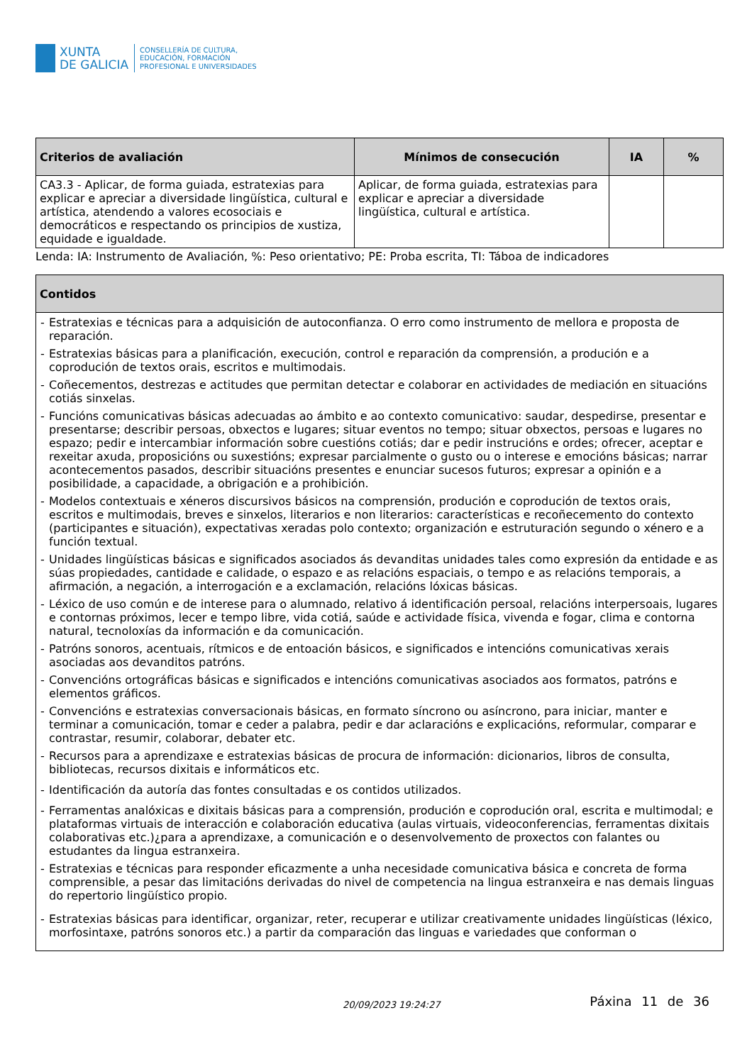XUNTA
DE GALICIA
CONSELLERÍA DE CULTURA,
EDUCACIÓN, FORMACIÓN
PROFESIONAL E UNIVERSIDADES
| Criterios de avaliación | Mínimos de consecución | IA | % |
| --- | --- | --- | --- |
| CA3.3 - Aplicar, de forma guiada, estratexias para explicar e apreciar a diversidade lingüística, cultural e artística, atendendo a valores ecosociais e democráticos e respectando os principios de xustiza, equidade e igualdade. | Aplicar, de forma guiada, estratexias para explicar e apreciar a diversidade lingüística, cultural e artística. | | |
Lenda: IA: Instrumento de Avaliación, %: Peso orientativo; PE: Proba escrita, TI: Táboa de indicadores
| Contidos |
| --- |
| - Estratexias e técnicas para a adquisición de autoconfianza. O erro como instrumento de mellora e proposta de reparación. - Estratexias básicas para a planificación, execución, control e reparación da comprensión, a produción e a coprodución de textos orais, escritos e multimodais. - Coñecementos, destrezas e actitudes que permitan detectar e colaborar en actividades de mediación en situacións cotiás sinxelas. - Funcións comunicativas básicas adecuadas ao ámbito e ao contexto comunicativo: saudar, despedirse, presentar e presentarse; describir persoas, obxectos e lugares; situar eventos no tempo; situar obxectos, persoas e lugares no espazo; pedir e intercambiar información sobre cuestións cotiás; dar e pedir instrucións e ordes; ofrecer, aceptar e rexeitar axuda, proposicións ou suxestións; expresar parcialmente o gusto ou o interese e emocións básicas; narrar acontecementos pasados, describir situacións presentes e enunciar sucesos futuros; expresar a opinión e a posibilidade, a capacidade, a obrigación e a prohibición. - Modelos contextuais e xéneros discursivos básicos na comprensión, produción e coprodución de textos orais, escritos e multimodais, breves e sinxelos, literarios e non literarios: características e recoñecemento do contexto (participantes e situación), expectativas xeradas polo contexto; organización e estruturación segundo o xénero e a función textual. - Unidades lingüísticas básicas e significados asociados ás devanditas unidades tales como expresión da entidade e as súas propiedades, cantidade e calidade, o espazo e as relacións espaciais, o tempo e as relacións temporais, a afirmación, a negación, a interrogación e a exclamación, relacións lóxicas básicas. - Léxico de uso común e de interese para o alumnado, relativo á identificación persoal, relacións interpersoais, lugares e contornas próximos, lecer e tempo libre, vida cotiá, saúde e actividade física, vivenda e fogar, clima e contorna natural, tecnoloxías da información e da comunicación. - Patróns sonoros, acentuais, rítmicos e de entoación básicos, e significados e intencións comunicativas xerais asociadas aos devanditos patróns. - Convencións ortográficas básicas e significados e intencións comunicativas asociados aos formatos, patróns e elementos gráficos. - Convencións e estratexias conversacionais básicas, en formato síncrono ou asíncrono, para iniciar, manter e terminar a comunicación, tomar e ceder a palabra, pedir e dar aclaracións e explicacións, reformular, comparar e contrastar, resumir, colaborar, debater etc. - Recursos para a aprendizaxe e estratexias básicas de procura de información: dicionarios, libros de consulta, bibliotecas, recursos dixitais e informáticos etc. - Identificación da autoría das fontes consultadas e os contidos utilizados. - Ferramentas analóxicas e dixitais básicas para a comprensión, produción e coprodución oral, escrita e multimodal; e plataformas virtuais de interacción e colaboración educativa (aulas virtuais, videoconferencias, ferramentas dixitais colaborativas etc.)¿para a aprendizaxe, a comunicación e o desenvolvemento de proxectos con falantes ou estudantes da lingua estranxeira. - Estratexias e técnicas para responder eficazmente a unha necesidade comunicativa básica e concreta de forma comprensible, a pesar das limitacións derivadas do nivel de competencia na lingua estranxeira e nas demais linguas do repertorio lingüístico propio. - Estratexias básicas para identificar, organizar, reter, recuperar e utilizar creativamente unidades lingüísticas (léxico, morfosintaxe, patróns sonoros etc.) a partir da comparación das linguas e variedades que conforman o |
20/09/2023 19:24:27
Páxina 11 de 36